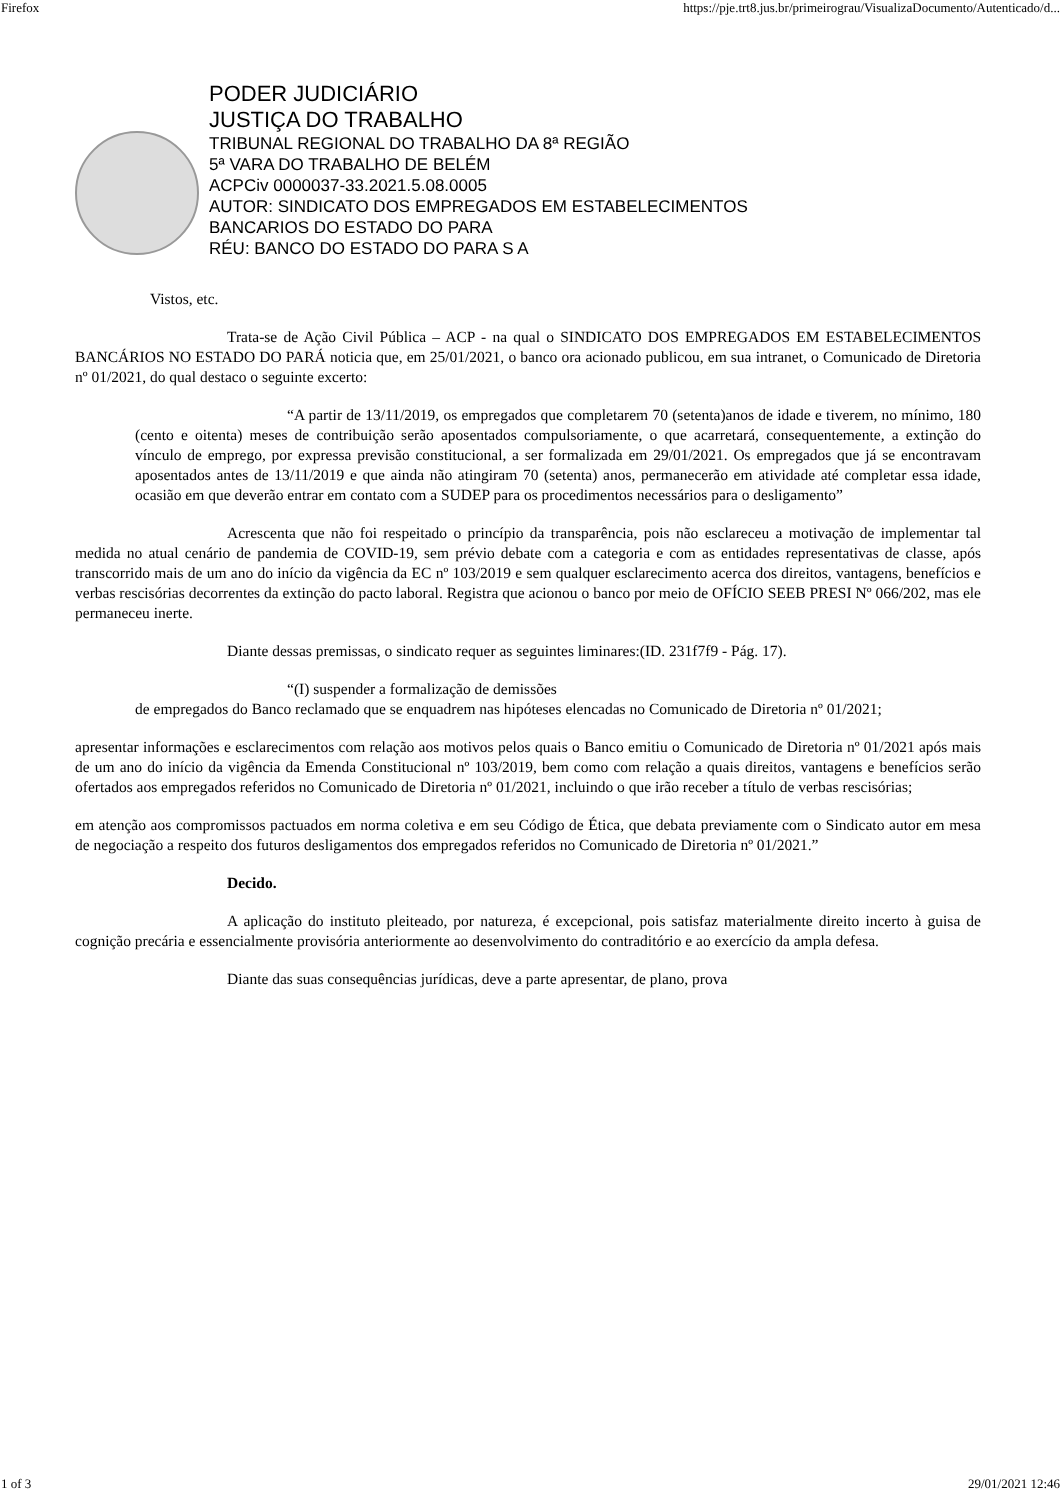Firefox https://pje.trt8.jus.br/primeirograu/VisualizaDocumento/Autenticado/d...
PODER JUDICIÁRIO
JUSTIÇA DO TRABALHO
TRIBUNAL REGIONAL DO TRABALHO DA 8ª REGIÃO
5ª VARA DO TRABALHO DE BELÉM
ACPCiv 0000037-33.2021.5.08.0005
AUTOR: SINDICATO DOS EMPREGADOS EM ESTABELECIMENTOS
BANCARIOS DO ESTADO DO PARA
RÉU: BANCO DO ESTADO DO PARA S A
Vistos, etc.
Trata-se de Ação Civil Pública – ACP - na qual o SINDICATO DOS EMPREGADOS EM ESTABELECIMENTOS BANCÁRIOS NO ESTADO DO PARÁ noticia que, em 25/01/2021, o banco ora acionado publicou, em sua intranet, o Comunicado de Diretoria nº 01/2021, do qual destaco o seguinte excerto:
“A partir de 13/11/2019, os empregados que completarem 70 (setenta)anos de idade e tiverem, no mínimo, 180 (cento e oitenta) meses de contribuição serão aposentados compulsoriamente, o que acarretará, consequentemente, a extinção do vínculo de emprego, por expressa previsão constitucional, a ser formalizada em 29/01/2021. Os empregados que já se encontravam aposentados antes de 13/11/2019 e que ainda não atingiram 70 (setenta) anos, permanecerão em atividade até completar essa idade, ocasião em que deverão entrar em contato com a SUDEP para os procedimentos necessários para o desligamento”
Acrescenta que não foi respeitado o princípio da transparência, pois não esclareceu a motivação de implementar tal medida no atual cenário de pandemia de COVID-19, sem prévio debate com a categoria e com as entidades representativas de classe, após transcorrido mais de um ano do início da vigência da EC nº 103/2019 e sem qualquer esclarecimento acerca dos direitos, vantagens, benefícios e verbas rescisórias decorrentes da extinção do pacto laboral. Registra que acionou o banco por meio de OFÍCIO SEEB PRESI Nº 066/202, mas ele permaneceu inerte.
Diante dessas premissas, o sindicato requer as seguintes liminares:(ID. 231f7f9 - Pág. 17).
“(I) suspender a formalização de demissões
de empregados do Banco reclamado que se enquadrem nas hipóteses elencadas no Comunicado de Diretoria nº 01/2021;
apresentar informações e esclarecimentos com relação aos motivos pelos quais o Banco emitiu o Comunicado de Diretoria nº 01/2021 após mais de um ano do início da vigência da Emenda Constitucional nº 103/2019, bem como com relação a quais direitos, vantagens e benefícios serão ofertados aos empregados referidos no Comunicado de Diretoria nº 01/2021, incluindo o que irão receber a título de verbas rescisórias;
em atenção aos compromissos pactuados em norma coletiva e em seu Código de Ética, que debata previamente com o Sindicato autor em mesa de negociação a respeito dos futuros desligamentos dos empregados referidos no Comunicado de Diretoria nº 01/2021.”
Decido.
A aplicação do instituto pleiteado, por natureza, é excepcional, pois satisfaz materialmente direito incerto à guisa de cognição precária e essencialmente provisória anteriormente ao desenvolvimento do contraditório e ao exercício da ampla defesa.
Diante das suas consequências jurídicas, deve a parte apresentar, de plano, prova
1 of 3 29/01/2021 12:46